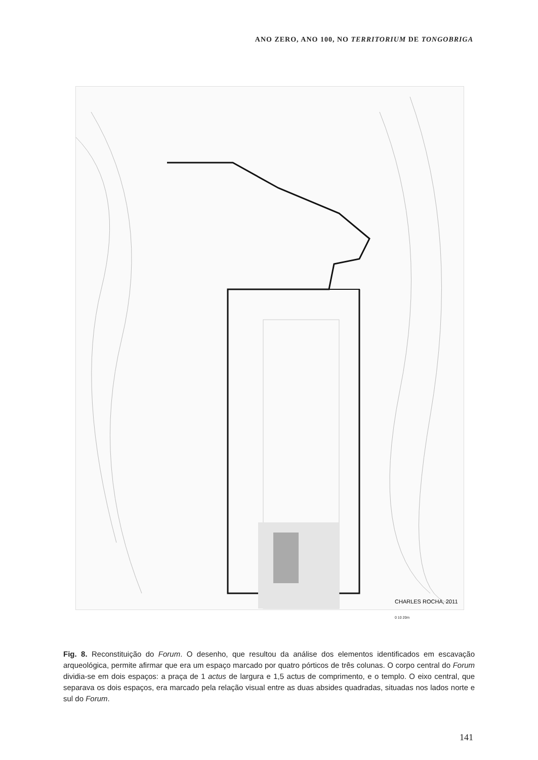ANO ZERO, ANO 100, NO TERRITORIUM DE TONGOBRIGA
CHARLES ROCHA, 2011
0 10 20m
Fig. 8. Reconstituição do Forum. O desenho, que resultou da análise dos elementos identificados em escavação arqueológica, permite afirmar que era um espaço marcado por quatro pórticos de três colunas. O corpo central do Forum dividia-se em dois espaços: a praça de 1 actus de largura e 1,5 actus de comprimento, e o templo. O eixo central, que separava os dois espaços, era marcado pela relação visual entre as duas absides quadradas, situadas nos lados norte e sul do Forum.
141